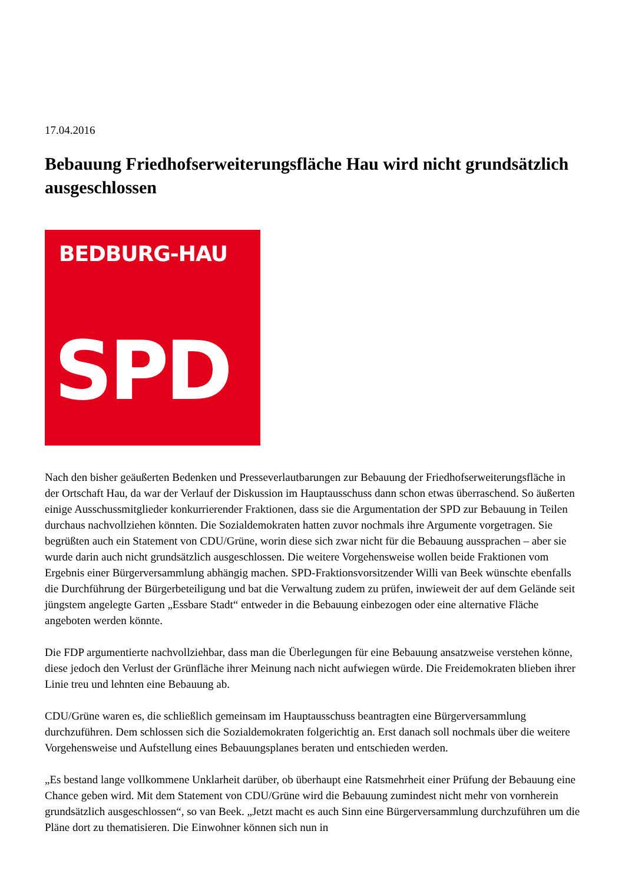17.04.2016
Bebauung Friedhofserweiterungsfläche Hau wird nicht grundsätzlich ausgeschlossen
BEDBURG-HAU
SPD
Nach den bisher geäußerten Bedenken und Presseverlautbarungen zur Bebauung der Friedhofserweiterungsfläche in der Ortschaft Hau, da war der Verlauf der Diskussion im Hauptausschuss dann schon etwas überraschend. So äußerten einige Ausschussmitglieder konkurrierender Fraktionen, dass sie die Argumentation der SPD zur Bebauung in Teilen durchaus nachvollziehen könnten. Die Sozialdemokraten hatten zuvor nochmals ihre Argumente vorgetragen. Sie begrüßten auch ein Statement von CDU/Grüne, worin diese sich zwar nicht für die Bebauung aussprachen – aber sie wurde darin auch nicht grundsätzlich ausgeschlossen. Die weitere Vorgehensweise wollen beide Fraktionen vom Ergebnis einer Bürgerversammlung abhängig machen. SPD-Fraktionsvorsitzender Willi van Beek wünschte ebenfalls die Durchführung der Bürgerbeteiligung und bat die Verwaltung zudem zu prüfen, inwieweit der auf dem Gelände seit jüngstem angelegte Garten „Essbare Stadt“ entweder in die Bebauung einbezogen oder eine alternative Fläche angeboten werden könnte.
Die FDP argumentierte nachvollziehbar, dass man die Überlegungen für eine Bebauung ansatzweise verstehen könne, diese jedoch den Verlust der Grünfläche ihrer Meinung nach nicht aufwiegen würde. Die Freidemokraten blieben ihrer Linie treu und lehnten eine Bebauung ab.
CDU/Grüne waren es, die schließlich gemeinsam im Hauptausschuss beantragten eine Bürgerversammlung durchzuführen. Dem schlossen sich die Sozialdemokraten folgerichtig an. Erst danach soll nochmals über die weitere Vorgehensweise und Aufstellung eines Bebauungsplanes beraten und entschieden werden.
„Es bestand lange vollkommene Unklarheit darüber, ob überhaupt eine Ratsmehrheit einer Prüfung der Bebauung eine Chance geben wird. Mit dem Statement von CDU/Grüne wird die Bebauung zumindest nicht mehr von vornherein grundsätzlich ausgeschlossen“, so van Beek. „Jetzt macht es auch Sinn eine Bürgerversammlung durchzuführen um die Pläne dort zu thematisieren. Die Einwohner können sich nun in